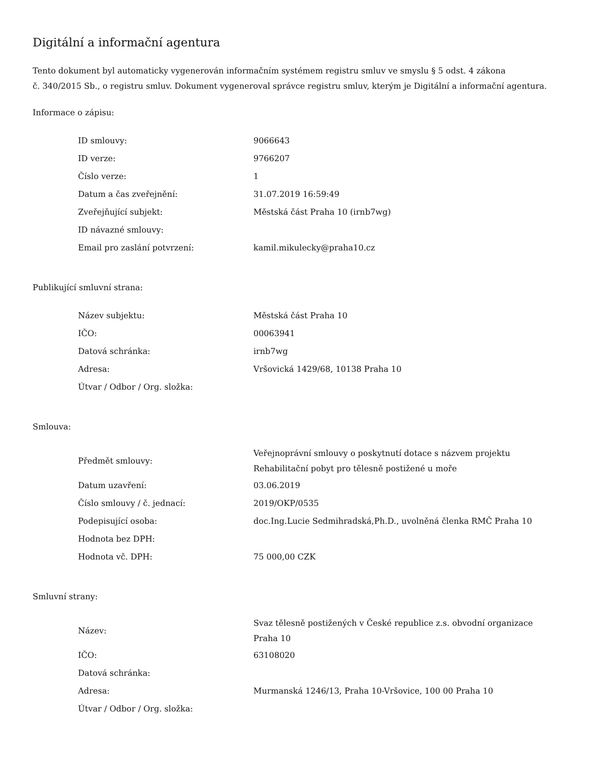Digitální a informační agentura
Tento dokument byl automaticky vygenerován informačním systémem registru smluv ve smyslu § 5 odst. 4 zákona
č. 340/2015 Sb., o registru smluv. Dokument vygeneroval správce registru smluv, kterým je Digitální a informační agentura.
Informace o zápisu:
| ID smlouvy: | 9066643 |
| ID verze: | 9766207 |
| Číslo verze: | 1 |
| Datum a čas zveřejnění: | 31.07.2019 16:59:49 |
| Zveřejňující subjekt: | Městská část Praha 10 (irnb7wg) |
| ID návazné smlouvy: | |
| Email pro zaslání potvrzení: | kamil.mikulecky@praha10.cz |
Publikující smluvní strana:
| Název subjektu: | Městská část Praha 10 |
| IČO: | 00063941 |
| Datová schránka: | irnb7wg |
| Adresa: | Vršovická 1429/68, 10138 Praha 10 |
| Útvar / Odbor / Org. složka: | |
Smlouva:
| Předmět smlouvy: | Veřejnoprávní smlouvy o poskytnutí dotace s názvem projektu Rehabilitační pobyt pro tělesně postižené u moře |
| Datum uzavření: | 03.06.2019 |
| Číslo smlouvy / č. jednací: | 2019/OKP/0535 |
| Podepisující osoba: | doc.Ing.Lucie Sedmihradská,Ph.D., uvolněná členka RMČ Praha 10 |
| Hodnota bez DPH: | |
| Hodnota vč. DPH: | 75 000,00 CZK |
Smluvní strany:
| Název: | Svaz tělesně postižených v České republice z.s. obvodní organizace Praha 10 |
| IČO: | 63108020 |
| Datová schránka: | |
| Adresa: | Murmanská 1246/13, Praha 10-Vršovice, 100 00 Praha 10 |
| Útvar / Odbor / Org. složka: | |